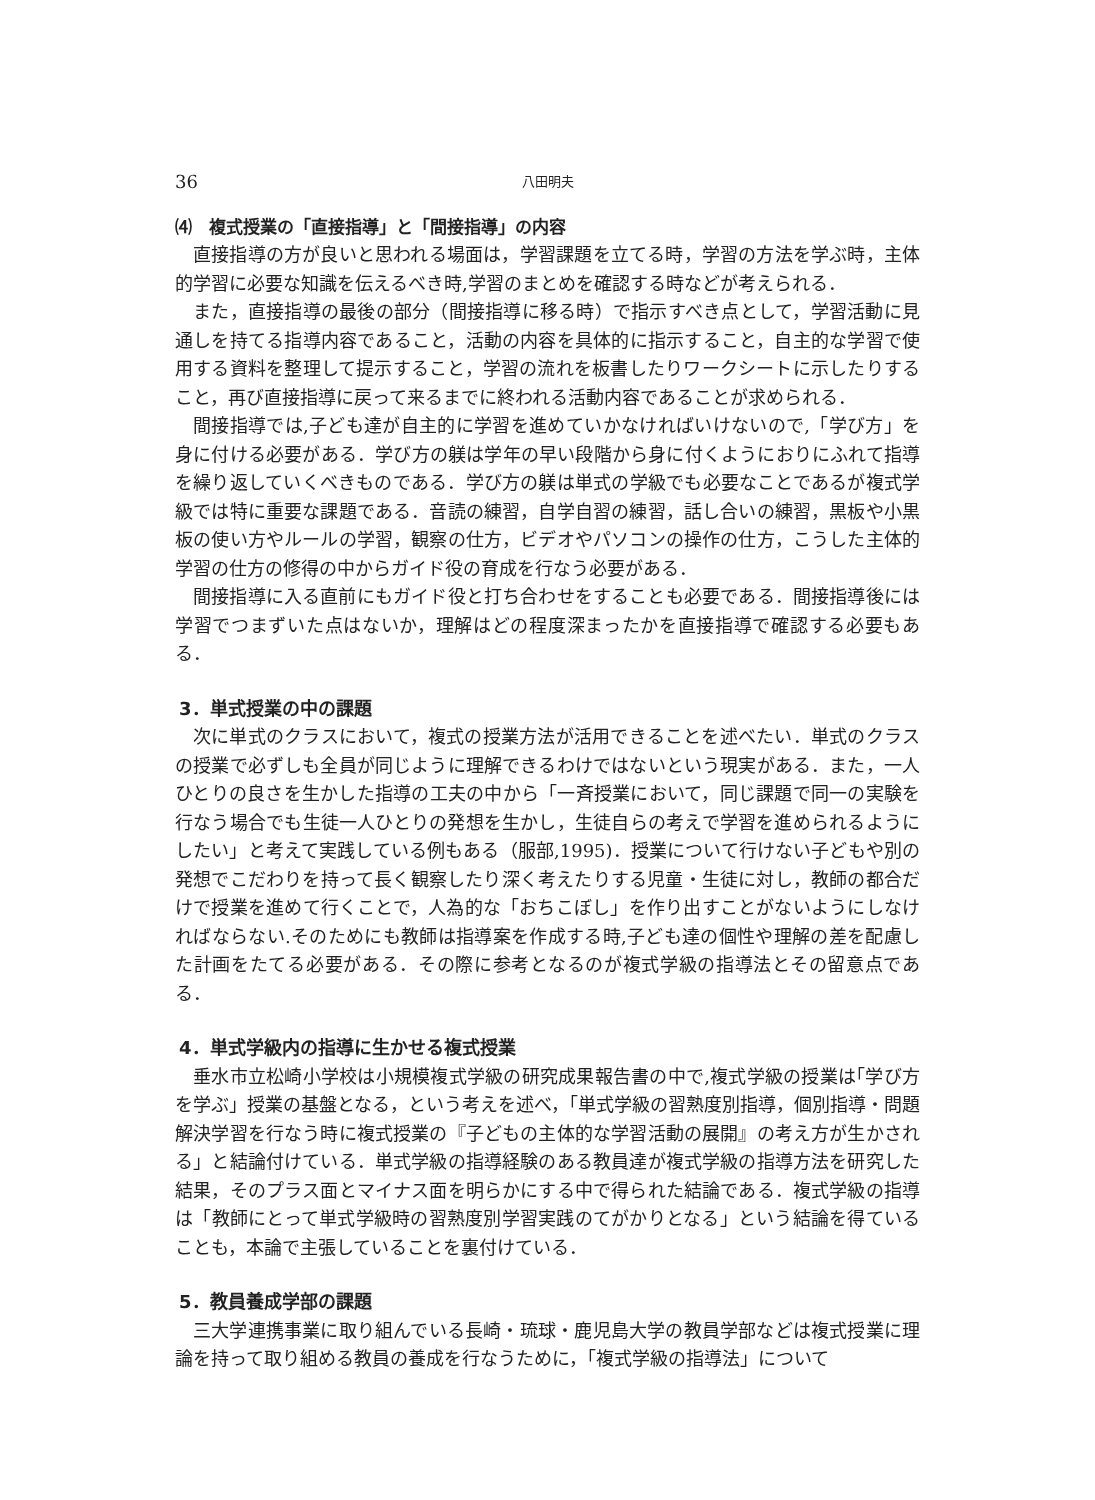36 八田明夫
⑷　複式授業の「直接指導」と「間接指導」の内容
直接指導の方が良いと思われる場面は，学習課題を立てる時，学習の方法を学ぶ時，主体的学習に必要な知識を伝えるべき時,学習のまとめを確認する時などが考えられる．
また，直接指導の最後の部分（間接指導に移る時）で指示すべき点として，学習活動に見通しを持てる指導内容であること，活動の内容を具体的に指示すること，自主的な学習で使用する資料を整理して提示すること，学習の流れを板書したりワークシートに示したりすること，再び直接指導に戻って来るまでに終われる活動内容であることが求められる．
間接指導では,子ども達が自主的に学習を進めていかなければいけないので,「学び方」を身に付ける必要がある．学び方の躾は学年の早い段階から身に付くようにおりにふれて指導を繰り返していくべきものである．学び方の躾は単式の学級でも必要なことであるが複式学級では特に重要な課題である．音読の練習，自学自習の練習，話し合いの練習，黒板や小黒板の使い方やルールの学習，観察の仕方，ビデオやパソコンの操作の仕方，こうした主体的学習の仕方の修得の中からガイド役の育成を行なう必要がある．
間接指導に入る直前にもガイド役と打ち合わせをすることも必要である．間接指導後には学習でつまずいた点はないか，理解はどの程度深まったかを直接指導で確認する必要もある．
3．単式授業の中の課題
次に単式のクラスにおいて，複式の授業方法が活用できることを述べたい．単式のクラスの授業で必ずしも全員が同じように理解できるわけではないという現実がある．また，一人ひとりの良さを生かした指導の工夫の中から「一斉授業において，同じ課題で同一の実験を行なう場合でも生徒一人ひとりの発想を生かし，生徒自らの考えで学習を進められるようにしたい」と考えて実践している例もある（服部,1995)．授業について行けない子どもや別の発想でこだわりを持って長く観察したり深く考えたりする児童・生徒に対し，教師の都合だけで授業を進めて行くことで，人為的な「おちこぼし」を作り出すことがないようにしなければならない.そのためにも教師は指導案を作成する時,子ども達の個性や理解の差を配慮した計画をたてる必要がある．その際に参考となるのが複式学級の指導法とその留意点である．
4．単式学級内の指導に生かせる複式授業
垂水市立松崎小学校は小規模複式学級の研究成果報告書の中で,複式学級の授業は｢学び方を学ぶ」授業の基盤となる，という考えを述べ，「単式学級の習熟度別指導，個別指導・問題解決学習を行なう時に複式授業の『子どもの主体的な学習活動の展開』の考え方が生かされる」と結論付けている．単式学級の指導経験のある教員達が複式学級の指導方法を研究した結果，そのプラス面とマイナス面を明らかにする中で得られた結論である．複式学級の指導は「教師にとって単式学級時の習熟度別学習実践のてがかりとなる」という結論を得ていることも，本論で主張していることを裏付けている．
5．教員養成学部の課題
三大学連携事業に取り組んでいる長崎・琉球・鹿児島大学の教員学部などは複式授業に理論を持って取り組める教員の養成を行なうために，「複式学級の指導法」について